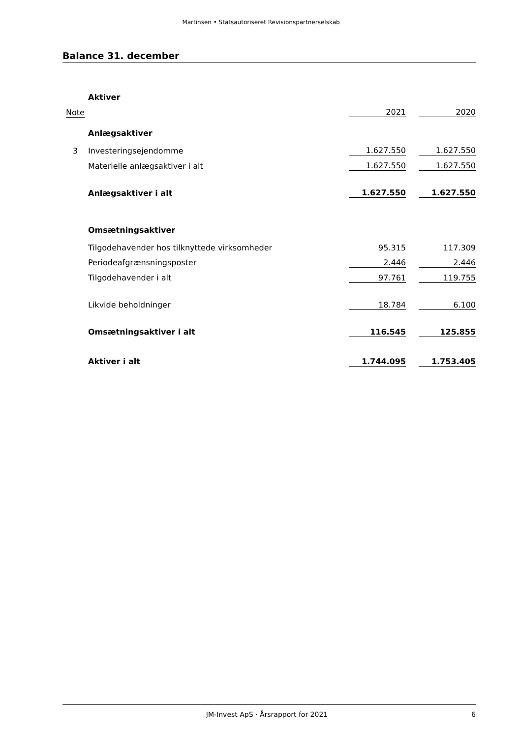Martinsen • Statsautoriseret Revisionspartnerselskab
Balance 31. december
| | Aktiver | | | |
| Note | | 2021 | | 2020 |
| | Anlægsaktiver | | | |
| 3 | Investeringsejendomme | 1.627.550 | | 1.627.550 |
| | Materielle anlægsaktiver i alt | 1.627.550 | | 1.627.550 |
| | Anlægsaktiver i alt | 1.627.550 | | 1.627.550 |
| | Omsætningsaktiver | | | |
| | Tilgodehavender hos tilknyttede virksomheder | 95.315 | | 117.309 |
| | Periodeafgrænsningsposter | 2.446 | | 2.446 |
| | Tilgodehavender i alt | 97.761 | | 119.755 |
| | Likvide beholdninger | 18.784 | | 6.100 |
| | Omsætningsaktiver i alt | 116.545 | | 125.855 |
| | Aktiver i alt | 1.744.095 | | 1.753.405 |
JM-Invest ApS · Årsrapport for 2021 6